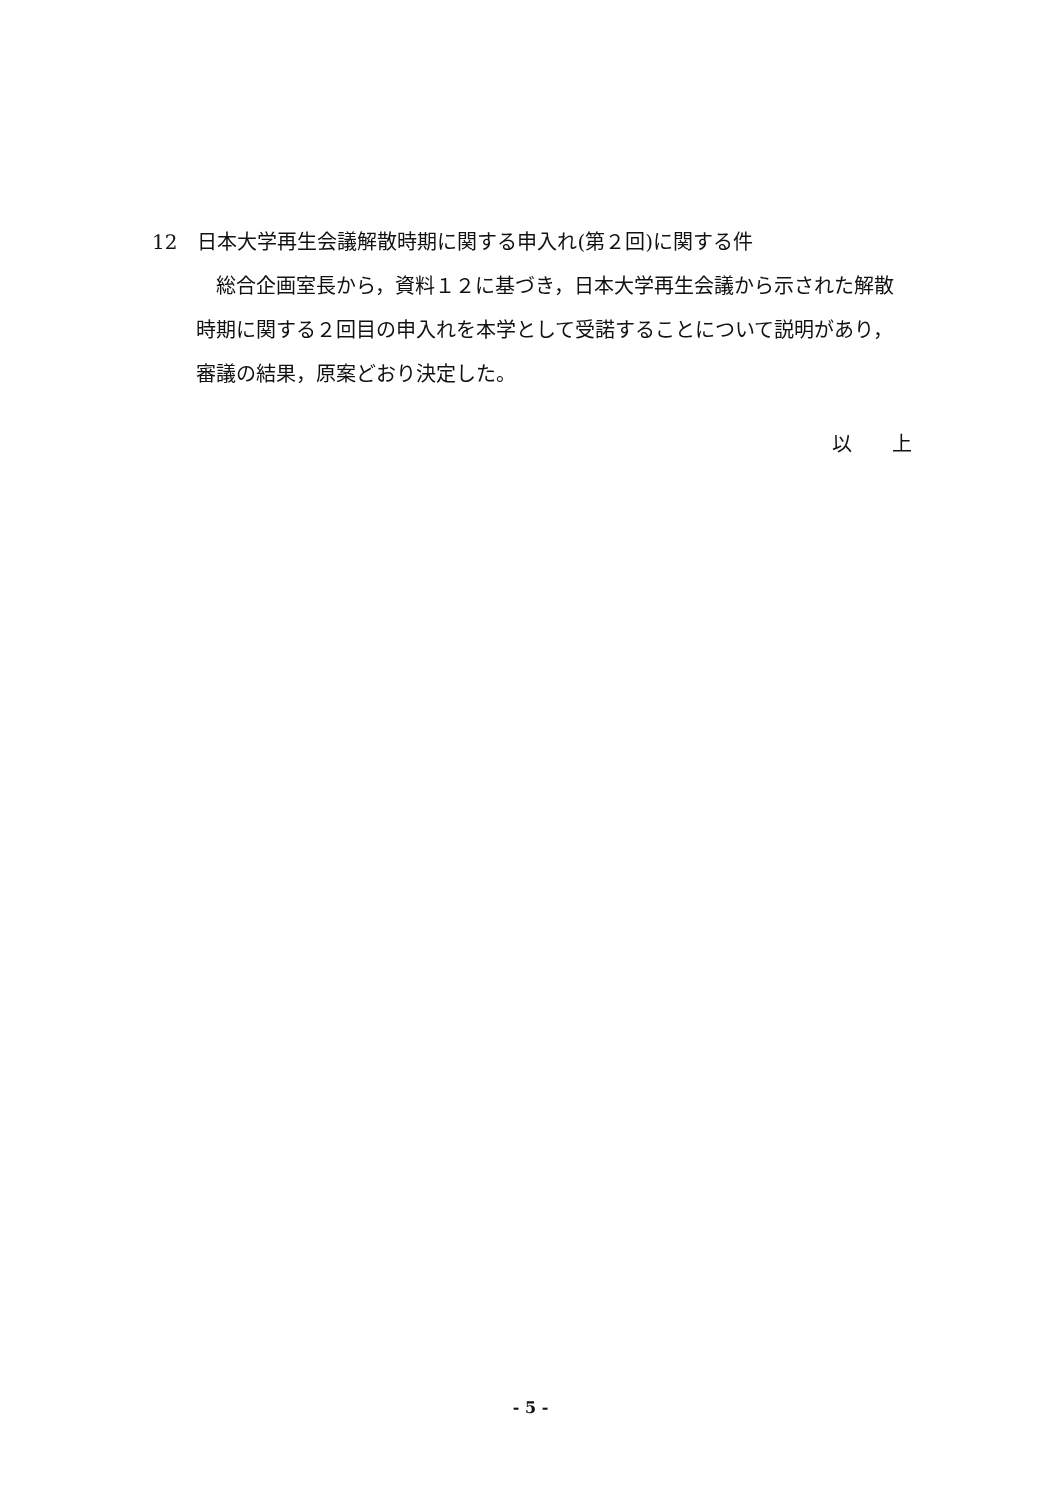12　日本大学再生会議解散時期に関する申入れ(第２回)に関する件
総合企画室長から，資料１２に基づき，日本大学再生会議から示された解散時期に関する２回目の申入れを本学として受諾することについて説明があり，審議の結果，原案どおり決定した。
以　　上
- 5 -